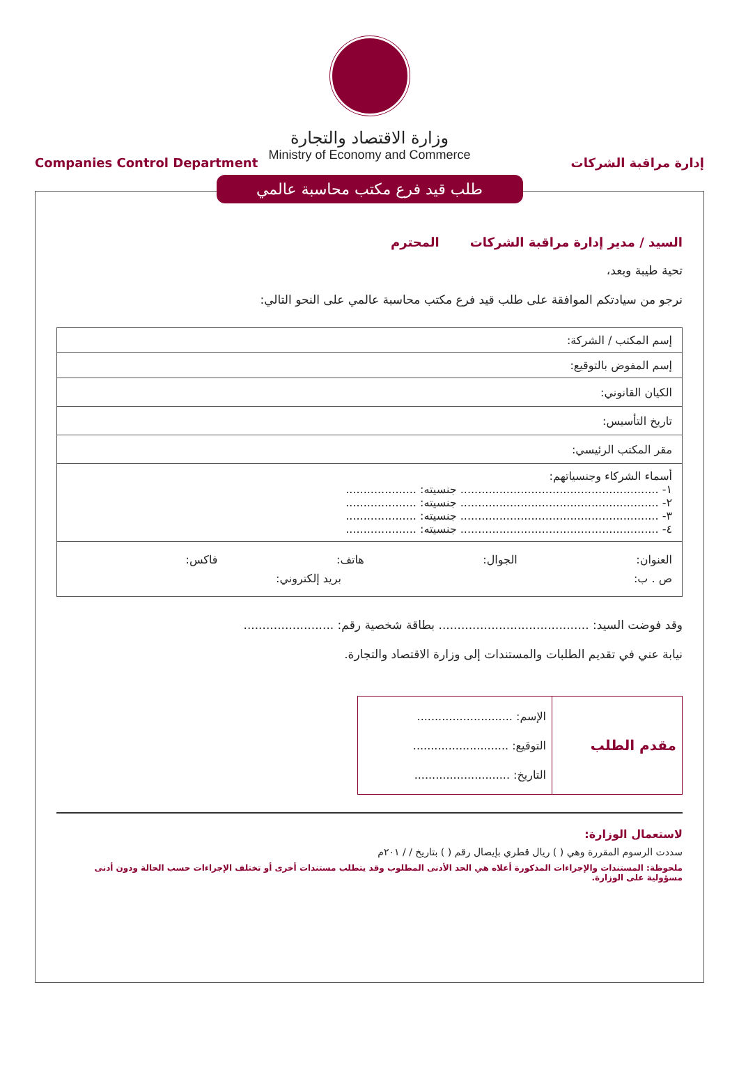وزارة الاقتصاد والتجارة
Ministry of Economy and Commerce
Companies Control Department إدارة مراقبة الشركات
طلب قيد فرع مكتب محاسبة عالمي
السيد / مدير إدارة مراقبة الشركات المحترم
تحية طيبة وبعد،
نرجو من سيادتكم الموافقة على طلب قيد فرع مكتب محاسبة عالمي على النحو التالي:
| إسم المكتب / الشركة: |
| إسم المفوض بالتوقيع: |
| الكيان القانوني: |
| تاريخ التأسيس: |
| مقر المكتب الرئيسي: |
| أسماء الشركاء وجنسياتهم: ١- ........................................................ جنسيته: .................... ٢- ........................................................ جنسيته: .................... ٣- ........................................................ جنسيته: .................... ٤- ........................................................ جنسيته: .................... |
| العنوان: الجوال: هاتف: فاكس: ص . ب: بريد إلكتروني: |
وقد فوضت السيد: ........................................ بطاقة شخصية رقم: ........................
نيابة عني في تقديم الطلبات والمستندات إلى وزارة الاقتصاد والتجارة.
مقدم الطلب
الإسم: ...........................
التوقيع: ...........................
التاريخ: ...........................
لاستعمال الوزارة:
سددت الرسوم المقررة وهي ( ) ريال قطري بإيصال رقم ( ) بتاريخ / / ٢٠١م
ملحوظة: المستندات والإجراءات المذكورة أعلاه هي الحد الأدنى المطلوب وقد يتطلب مستندات أخرى أو تختلف الإجراءات حسب الحالة ودون أدنى مسؤولية على الوزارة.